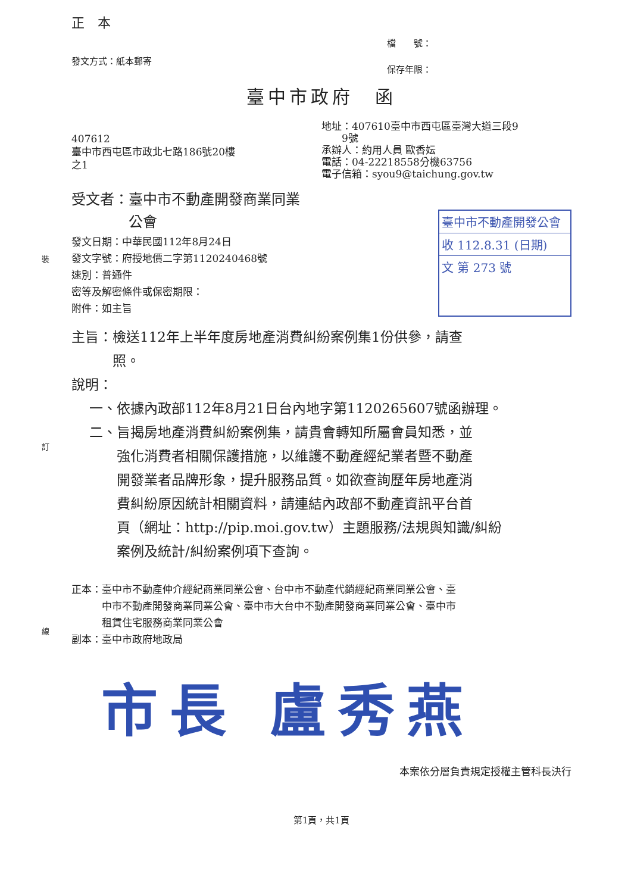裝
訂
線
正　本
發文方式：紙本郵寄
檔　　號：
保存年限：
臺中市政府　函
407612
臺中市西屯區市政北七路186號20樓
之1
地址：407610臺中市西屯區臺灣大道三段9
　　9號
承辦人：約用人員 歐香妘
電話：04-22218558分機63756
電子信箱：syou9@taichung.gov.tw
受文者：臺中市不動產開發商業同業
　　　　公會
發文日期：中華民國112年8月24日
發文字號：府授地價二字第1120240468號
速別：普通件
密等及解密條件或保密期限：
附件：如主旨
臺中市不動產開發公會
收 112.8.31 (日期)
文 第 273 號
主旨：檢送112年上半年度房地產消費糾紛案例集1份供參，請查
　　　照。
說明：
一、依據內政部112年8月21日台內地字第1120265607號函辦理。
二、旨揭房地產消費糾紛案例集，請貴會轉知所屬會員知悉，並
　　強化消費者相關保護措施，以維護不動產經紀業者暨不動產
　　開發業者品牌形象，提升服務品質。如欲查詢歷年房地產消
　　費糾紛原因統計相關資料，請連結內政部不動產資訊平台首
　　頁（網址：http://pip.moi.gov.tw）主題服務/法規與知識/糾紛
　　案例及統計/糾紛案例項下查詢。
正本：臺中市不動產仲介經紀商業同業公會、台中市不動產代銷經紀商業同業公會、臺
　　　中市不動產開發商業同業公會、臺中市大台中不動產開發商業同業公會、臺中市
　　　租賃住宅服務商業同業公會
副本：臺中市政府地政局
市長 盧秀燕
本案依分層負責規定授權主管科長決行
第1頁，共1頁